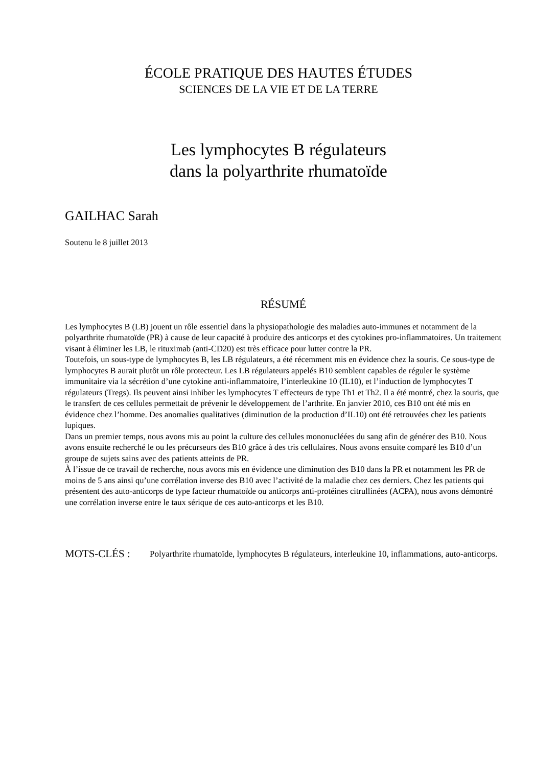ÉCOLE PRATIQUE DES HAUTES ÉTUDES
SCIENCES DE LA VIE ET DE LA TERRE
Les lymphocytes B régulateurs
dans la polyarthrite rhumatoïde
GAILHAC Sarah
Soutenu le 8 juillet 2013
RÉSUMÉ
Les lymphocytes B (LB) jouent un rôle essentiel dans la physiopathologie des maladies auto-immunes et notamment de la polyarthrite rhumatoïde (PR) à cause de leur capacité à produire des anticorps et des cytokines pro-inflammatoires. Un traitement visant à éliminer les LB, le rituximab (anti-CD20) est très efficace pour lutter contre la PR.
Toutefois, un sous-type de lymphocytes B, les LB régulateurs, a été récemment mis en évidence chez la souris. Ce sous-type de lymphocytes B aurait plutôt un rôle protecteur. Les LB régulateurs appelés B10 semblent capables de réguler le système immunitaire via la sécrétion d’une cytokine anti-inflammatoire, l’interleukine 10 (IL10), et l’induction de lymphocytes T régulateurs (Tregs). Ils peuvent ainsi inhiber les lymphocytes T effecteurs de type Th1 et Th2. Il a été montré, chez la souris, que le transfert de ces cellules permettait de prévenir le développement de l’arthrite. En janvier 2010, ces B10 ont été mis en évidence chez l’homme. Des anomalies qualitatives (diminution de la production d’IL10) ont été retrouvées chez les patients lupiques.
Dans un premier temps, nous avons mis au point la culture des cellules mononucléées du sang afin de générer des B10. Nous avons ensuite recherché le ou les précurseurs des B10 grâce à des tris cellulaires. Nous avons ensuite comparé les B10 d’un groupe de sujets sains avec des patients atteints de PR.
À l’issue de ce travail de recherche, nous avons mis en évidence une diminution des B10 dans la PR et notamment les PR de moins de 5 ans ainsi qu’une corrélation inverse des B10 avec l’activité de la maladie chez ces derniers. Chez les patients qui présentent des auto-anticorps de type facteur rhumatoïde ou anticorps anti-protéines citrullinées (ACPA), nous avons démontré une corrélation inverse entre le taux sérique de ces auto-anticorps et les B10.
MOTS-CLÉS :
Polyarthrite rhumatoïde, lymphocytes B régulateurs, interleukine 10, inflammations, auto-anticorps.